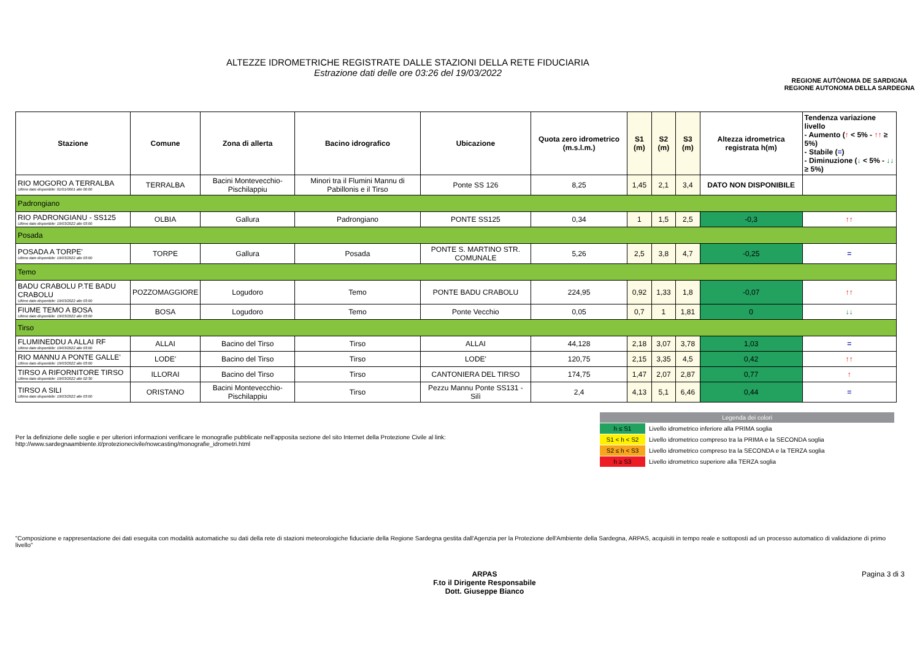ALTEZZE IDROMETRICHE REGISTRATE DALLE STAZIONI DELLA RETE FIDUCIARIA
Estrazione dati delle ore 03:26 del 19/03/2022
REGIONE AUTÒNOMA DE SARDIGNA
REGIONE AUTONOMA DELLA SARDEGNA
| Stazione | Comune | Zona di allerta | Bacino idrografico | Ubicazione | Quota zero idrometrico (m.s.l.m.) | S1 (m) | S2 (m) | S3 (m) | Altezza idrometrica registrata h(m) | Tendenza variazione livello - Aumento ( ↑ < 5% - ↑↑ ≥ 5%) - Stabile ( = ) - Diminuzione ( ↓ < 5% - ↓↓ ≥ 5%) |
| --- | --- | --- | --- | --- | --- | --- | --- | --- | --- | --- |
| RIO MOGORO A TERRALBA Ultimo dato disponibile: 01/01/0001 alle 00:00 | TERRALBA | Bacini Montevecchio-Pischilappiu | Minori tra il Flumini Mannu di Pabillonis e il Tirso | Ponte SS 126 | 8,25 | 1,45 | 2,1 | 3,4 | DATO NON DISPONIBILE | |
| Padrongiano | | | | | | | | | | |
| RIO PADRONGIANU - SS125 Ultimo dato disponibile: 19/03/2022 alle 03:00 | OLBIA | Gallura | Padrongiano | PONTE SS125 | 0,34 | 1 | 1,5 | 2,5 | -0,3 | ↑↑ |
| Posada | | | | | | | | | | |
| POSADA A TORPE' Ultimo dato disponibile: 19/03/2022 alle 03:00 | TORPE | Gallura | Posada | PONTE S. MARTINO STR. COMUNALE | 5,26 | 2,5 | 3,8 | 4,7 | -0,25 | = |
| Temo | | | | | | | | | | |
| BADU CRABOLU P.TE BADU CRABOLU Ultimo dato disponibile: 19/03/2022 alle 03:00 | POZZOMAGGIORE | Logudoro | Temo | PONTE BADU CRABOLU | 224,95 | 0,92 | 1,33 | 1,8 | -0,07 | ↑↑ |
| FIUME TEMO A BOSA Ultimo dato disponibile: 19/03/2022 alle 03:00 | BOSA | Logudoro | Temo | Ponte Vecchio | 0,05 | 0,7 | 1 | 1,81 | 0 | ↓↓ |
| Tirso | | | | | | | | | | |
| FLUMINEDDU A ALLAI RF Ultimo dato disponibile: 19/03/2022 alle 03:00 | ALLAI | Bacino del Tirso | Tirso | ALLAI | 44,128 | 2,18 | 3,07 | 3,78 | 1,03 | = |
| RIO MANNU A PONTE GALLE' Ultimo dato disponibile: 19/03/2022 alle 03:00 | LODE' | Bacino del Tirso | Tirso | LODE' | 120,75 | 2,15 | 3,35 | 4,5 | 0,42 | ↑↑ |
| TIRSO A RIFORNITORE TIRSO Ultimo dato disponibile: 19/03/2022 alle 02:30 | ILLORAI | Bacino del Tirso | Tirso | CANTONIERA DEL TIRSO | 174,75 | 1,47 | 2,07 | 2,87 | 0,77 | ↑ |
| TIRSO A SILI Ultimo dato disponibile: 19/03/2022 alle 03:00 | ORISTANO | Bacini Montevecchio-Pischilappiu | Tirso | Pezzu Mannu Ponte SS131 - Silì | 2,4 | 4,13 | 5,1 | 6,46 | 0,44 | = |
Per la definizione delle soglie e per ulteriori informazioni verificare le monografie pubblicate nell'apposita sezione del sito Internet della Protezione Civile al link:
http://www.sardegnaambiente.it/protezionecivile/nowcasting/monografie_idrometri.html
| Legenda dei colori | |
| h ≤ S1 | Livello idrometrico inferiore alla PRIMA soglia |
| S1 < h < S2 | Livello idrometrico compreso tra la PRIMA e la SECONDA soglia |
| S2 ≤ h < S3 | Livello idrometrico compreso tra la SECONDA e la TERZA soglia |
| h ≥ S3 | Livello idrometrico superiore alla TERZA soglia |
"Composizione e rappresentazione dei dati eseguita con modalità automatiche su dati della rete di stazioni meteorologiche fiduciarie della Regione Sardegna gestita dall'Agenzia per la Protezione dell'Ambiente della Sardegna, ARPAS, acquisiti in tempo reale e sottoposti ad un processo automatico di validazione di primo livello"
ARPAS
F.to il Dirigente Responsabile
Dott. Giuseppe Bianco
Pagina 3 di 3